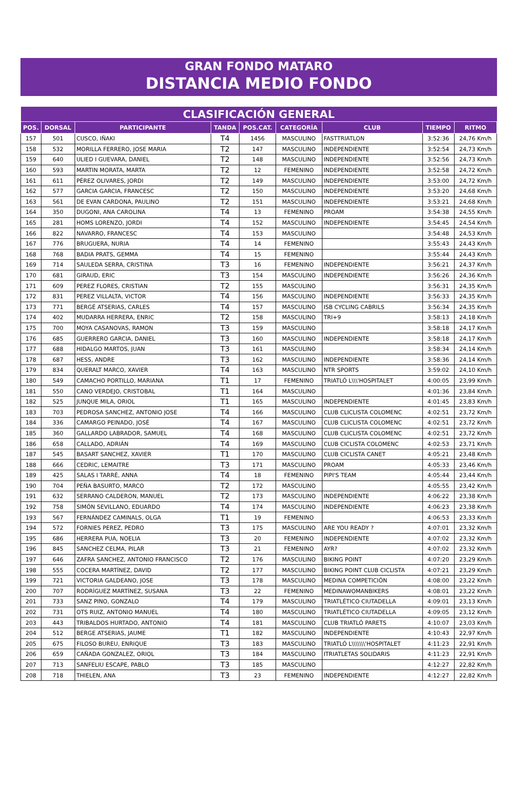GRAN FONDO MATARO
DISTANCIA MEDIO FONDO
| CLASIFICACIÓN GENERAL | | | | | | | | |
| --- | --- | --- | --- | --- | --- | --- | --- | --- |
| POS. | DORSAL | PARTICIPANTE | TANDA | POS.CAT. | CATEGORÍA | CLUB | TIEMPO | RITMO |
| 157 | 501 | CUSCO, IÑAKI | T4 | 1456 | MASCULINO | FASTTRIATLON | 3:52:36 | 24,76 Km/h |
| 158 | 532 | MORILLA FERRERO, JOSE MARIA | T2 | 147 | MASCULINO | INDEPENDIENTE | 3:52:54 | 24,73 Km/h |
| 159 | 640 | ULIED I GUEVARA, DANIEL | T2 | 148 | MASCULINO | INDEPENDIENTE | 3:52:56 | 24,73 Km/h |
| 160 | 593 | MARTIN MORATA, MARTA | T2 | 12 | FEMENINO | INDEPENDIENTE | 3:52:58 | 24,72 Km/h |
| 161 | 611 | PÉREZ OLIVARES, JORDI | T2 | 149 | MASCULINO | INDEPENDIENTE | 3:53:00 | 24,72 Km/h |
| 162 | 577 | GARCIA GARCIA, FRANCESC | T2 | 150 | MASCULINO | INDEPENDIENTE | 3:53:20 | 24,68 Km/h |
| 163 | 561 | DE EVAN CARDONA, PAULINO | T2 | 151 | MASCULINO | INDEPENDIENTE | 3:53:21 | 24,68 Km/h |
| 164 | 350 | DUGONI, ANA CAROLINA | T4 | 13 | FEMENINO | PROAM | 3:54:38 | 24,55 Km/h |
| 165 | 281 | HOMS LORENZO, JORDI | T4 | 152 | MASCULINO | INDEPENDIENTE | 3:54:45 | 24,54 Km/h |
| 166 | 822 | NAVARRO, FRANCESC | T4 | 153 | MASCULINO | | 3:54:48 | 24,53 Km/h |
| 167 | 776 | BRUGUERA, NURIA | T4 | 14 | FEMENINO | | 3:55:43 | 24,43 Km/h |
| 168 | 768 | BADIA PRATS, GEMMA | T4 | 15 | FEMENINO | | 3:55:44 | 24,43 Km/h |
| 169 | 714 | SAULEDA SERRA, CRISTINA | T3 | 16 | FEMENINO | INDEPENDIENTE | 3:56:21 | 24,37 Km/h |
| 170 | 681 | GIRAUD, ERIC | T3 | 154 | MASCULINO | INDEPENDIENTE | 3:56:26 | 24,36 Km/h |
| 171 | 609 | PEREZ FLORES, CRISTIAN | T2 | 155 | MASCULINO | | 3:56:31 | 24,35 Km/h |
| 172 | 831 | PEREZ VILLALTA, VICTOR | T4 | 156 | MASCULINO | INDEPENDIENTE | 3:56:33 | 24,35 Km/h |
| 173 | 771 | BERGÉ ATSERIAS, CARLES | T4 | 157 | MASCULINO | ISB CYCLING CABRILS | 3:56:34 | 24,35 Km/h |
| 174 | 402 | MUDARRA HERRERA, ENRIC | T2 | 158 | MASCULINO | TRI+9 | 3:58:13 | 24,18 Km/h |
| 175 | 700 | MOYA CASANOVAS, RAMON | T3 | 159 | MASCULINO | | 3:58:18 | 24,17 Km/h |
| 176 | 685 | GUERRERO GARCIA, DANIEL | T3 | 160 | MASCULINO | INDEPENDIENTE | 3:58:18 | 24,17 Km/h |
| 177 | 688 | HIDALGO MARTOS, JUAN | T3 | 161 | MASCULINO | | 3:58:34 | 24,14 Km/h |
| 178 | 687 | HESS, ANDRE | T3 | 162 | MASCULINO | INDEPENDIENTE | 3:58:36 | 24,14 Km/h |
| 179 | 834 | QUERALT MARCO, XAVIER | T4 | 163 | MASCULINO | NTR SPORTS | 3:59:02 | 24,10 Km/h |
| 180 | 549 | CAMACHO PORTILLO, MARIANA | T1 | 17 | FEMENINO | TRIATLÓ L\\\'HOSPITALET | 4:00:05 | 23,99 Km/h |
| 181 | 550 | CANO VERDEJO, CRISTOBAL | T1 | 164 | MASCULINO | | 4:01:36 | 23,84 Km/h |
| 182 | 525 | JUNQUE MILA, ORIOL | T1 | 165 | MASCULINO | INDEPENDIENTE | 4:01:45 | 23,83 Km/h |
| 183 | 703 | PEDROSA SANCHEZ, ANTONIO JOSE | T4 | 166 | MASCULINO | CLUB CLICLISTA COLOMENC | 4:02:51 | 23,72 Km/h |
| 184 | 336 | CAMARGO PEINADO, JOSÉ | T4 | 167 | MASCULINO | CLUB CLICLISTA COLOMENC | 4:02:51 | 23,72 Km/h |
| 185 | 360 | GALLARDO LABRADOR, SAMUEL | T4 | 168 | MASCULINO | CLUB CLICLISTA COLOMENC | 4:02:51 | 23,72 Km/h |
| 186 | 658 | CALLADO, ADRIÁN | T4 | 169 | MASCULINO | CLUB CICLISTA COLOMENC | 4:02:53 | 23,71 Km/h |
| 187 | 545 | BASART SANCHEZ, XAVIER | T1 | 170 | MASCULINO | CLUB CICLISTA CANET | 4:05:21 | 23,48 Km/h |
| 188 | 666 | CEDRIC, LEMAITRE | T3 | 171 | MASCULINO | PROAM | 4:05:33 | 23,46 Km/h |
| 189 | 425 | SALAS I TARRÉ, ANNA | T4 | 18 | FEMENINO | PIPI'S TEAM | 4:05:44 | 23,44 Km/h |
| 190 | 704 | PEÑA BASURTO, MARCO | T2 | 172 | MASCULINO | | 4:05:55 | 23,42 Km/h |
| 191 | 632 | SERRANO CALDERON, MANUEL | T2 | 173 | MASCULINO | INDEPENDIENTE | 4:06:22 | 23,38 Km/h |
| 192 | 758 | SIMÓN SEVILLANO, EDUARDO | T4 | 174 | MASCULINO | INDEPENDIENTE | 4:06:23 | 23,38 Km/h |
| 193 | 567 | FERNÁNDEZ CAMINALS, OLGA | T1 | 19 | FEMENINO | | 4:06:53 | 23,33 Km/h |
| 194 | 572 | FORNIES PEREZ, PEDRO | T3 | 175 | MASCULINO | ARE YOU READY ? | 4:07:01 | 23,32 Km/h |
| 195 | 686 | HERRERA PUA, NOELIA | T3 | 20 | FEMENINO | INDEPENDIENTE | 4:07:02 | 23,32 Km/h |
| 196 | 845 | SANCHEZ CELMA, PILAR | T3 | 21 | FEMENINO | AYR? | 4:07:02 | 23,32 Km/h |
| 197 | 646 | ZAFRA SANCHEZ, ANTONIO FRANCISCO | T2 | 176 | MASCULINO | BIKING POINT | 4:07:20 | 23,29 Km/h |
| 198 | 555 | COCERA MARTÍNEZ, DAVID | T2 | 177 | MASCULINO | BIKING POINT CLUB CICLISTA | 4:07:21 | 23,29 Km/h |
| 199 | 721 | VICTORIA GALDEANO, JOSE | T3 | 178 | MASCULINO | MEDINA COMPETICIÓN | 4:08:00 | 23,22 Km/h |
| 200 | 707 | RODRÍGUEZ MARTÍNEZ, SUSANA | T3 | 22 | FEMENINO | MEDINAWOMANBIKERS | 4:08:01 | 23,22 Km/h |
| 201 | 733 | SANZ PINO, GONZALO | T4 | 179 | MASCULINO | TRIATLÉTICO CIUTADELLA | 4:09:01 | 23,13 Km/h |
| 202 | 731 | OTS RUIZ, ANTONIO MANUEL | T4 | 180 | MASCULINO | TRIATLÉTICO CIUTADELLA | 4:09:05 | 23,12 Km/h |
| 203 | 443 | TRIBALDOS HURTADO, ANTONIO | T4 | 181 | MASCULINO | CLUB TRIATLÓ PARETS | 4:10:07 | 23,03 Km/h |
| 204 | 512 | BERGE ATSERIAS, JAUME | T1 | 182 | MASCULINO | INDEPENDIENTE | 4:10:43 | 22,97 Km/h |
| 205 | 675 | FILOSO BUREU, ENRIQUE | T3 | 183 | MASCULINO | TRIATLÓ L\\\\\\\'HOSPITALET | 4:11:23 | 22,91 Km/h |
| 206 | 659 | CAÑADA GONZALEZ, ORIOL | T3 | 184 | MASCULINO | ITRIATLETAS SOLIDARIS | 4:11:23 | 22,91 Km/h |
| 207 | 713 | SANFELIU ESCAPE, PABLO | T3 | 185 | MASCULINO | | 4:12:27 | 22,82 Km/h |
| 208 | 718 | THIELEN, ANA | T3 | 23 | FEMENINO | INDEPENDIENTE | 4:12:27 | 22,82 Km/h |